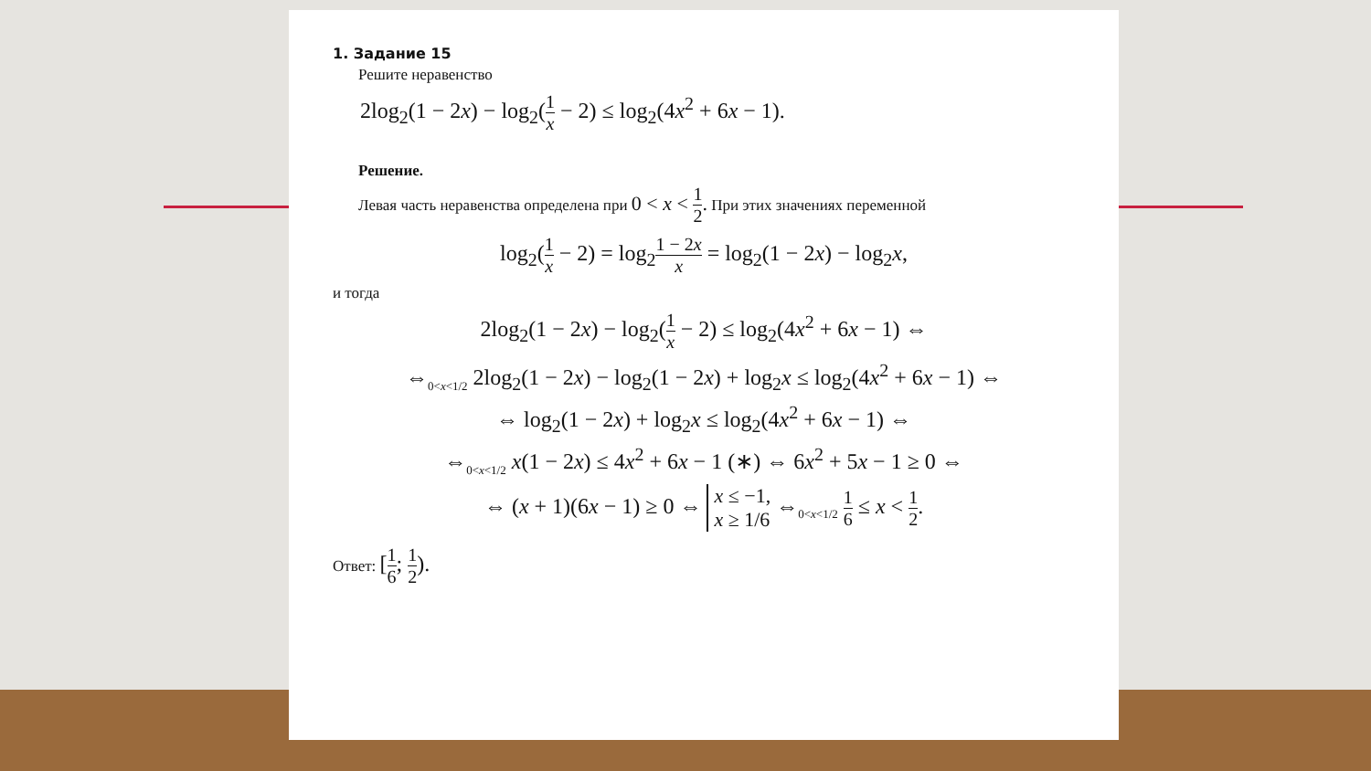1. Задание 15
Решите неравенство
2log<sub>2</sub>(1 − 2x) − log<sub>2</sub>(1 x − 2) ≤ log<sub>2</sub>(4x<sup>2</sup> + 6x − 1).
Решение.
Левая часть неравенства определена при 0 < x < 1 2. При этих значениях переменной
log<sub>2</sub>(1 x − 2) = log<sub>2</sub>1 − 2x x = log<sub>2</sub>(1 − 2x) − log<sub>2</sub>x,
и тогда
2log<sub>2</sub>(1 − 2x) − log<sub>2</sub>(1 x − 2) ≤ log<sub>2</sub>(4x<sup>2</sup> + 6x − 1) ⇔
⇔<sub>0<x<1/2</sub> 2log<sub>2</sub>(1 − 2x) − log<sub>2</sub>(1 − 2x) + log<sub>2</sub>x ≤ log<sub>2</sub>(4x<sup>2</sup> + 6x − 1) ⇔
⇔ log<sub>2</sub>(1 − 2x) + log<sub>2</sub>x ≤ log<sub>2</sub>(4x<sup>2</sup> + 6x − 1) ⇔
⇔<sub>0<x<1/2</sub> x(1 − 2x) ≤ 4x<sup>2</sup> + 6x − 1 (∗) ⇔ 6x<sup>2</sup> + 5x − 1 ≥ 0 ⇔
⇔ (x + 1)(6x − 1) ≥ 0 ⇔ x ≤ −1, x ≥ 1/6 ⇔<sub>0<x<1/2</sub> 1 6 ≤ x < 1 2.
Ответ: [1 6; 1 2).